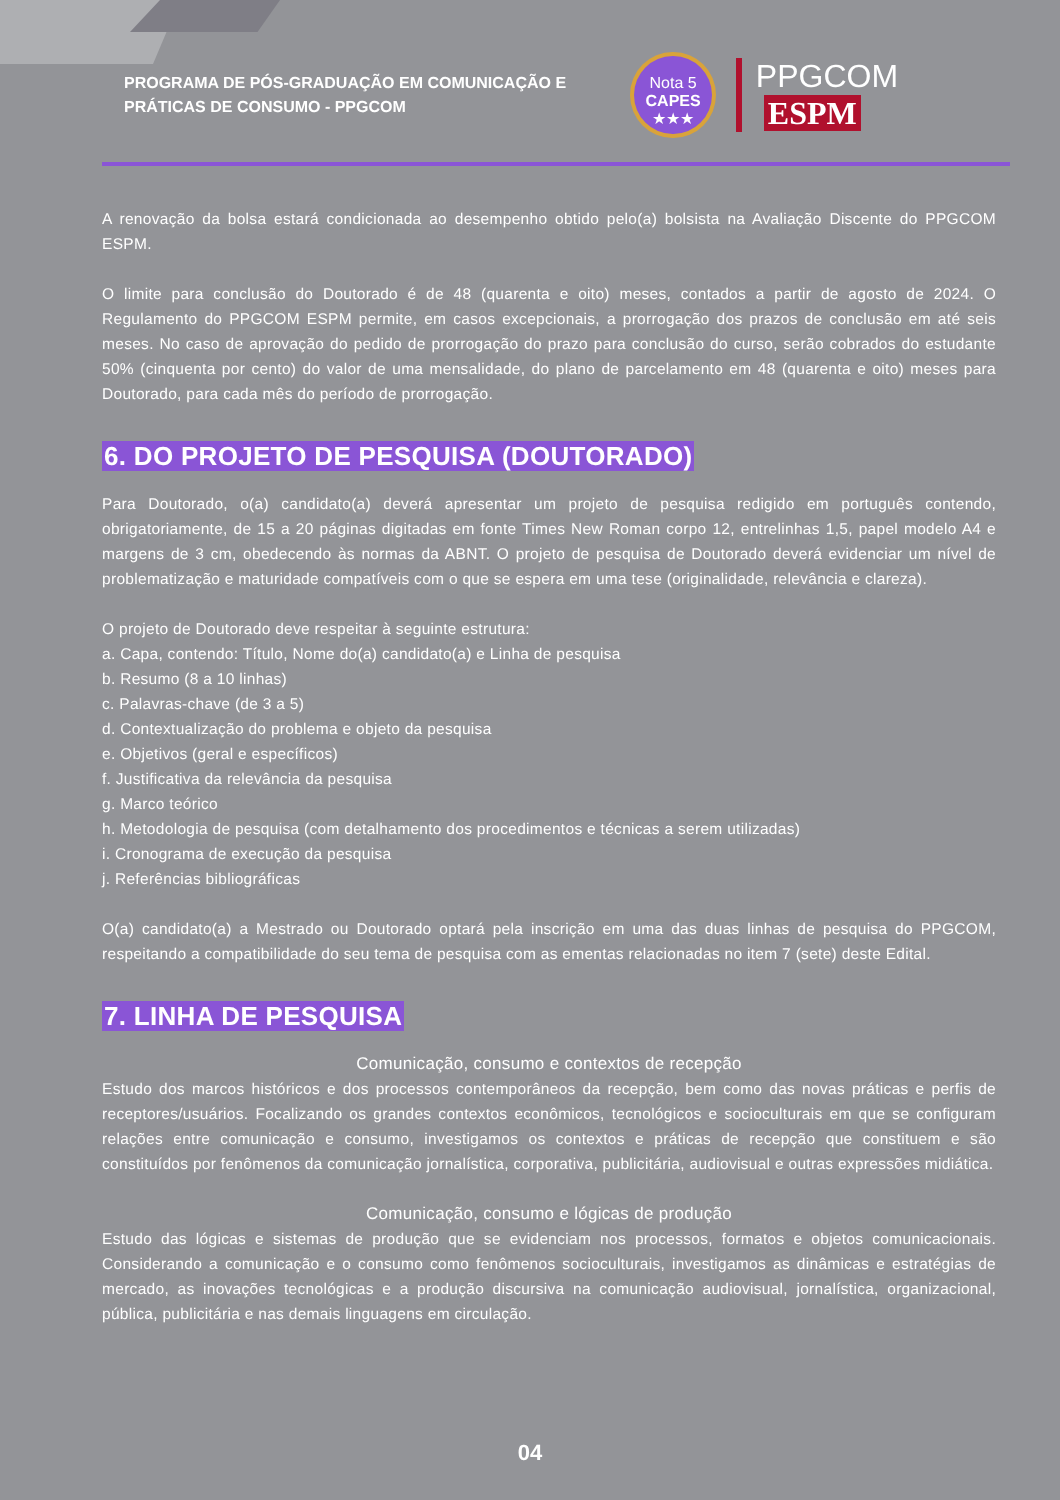PROGRAMA DE PÓS-GRADUAÇÃO EM COMUNICAÇÃO E PRÁTICAS DE CONSUMO - PPGCOM
Nota 5
CAPES
★★★
PPGCOM ESPM
A renovação da bolsa estará condicionada ao desempenho obtido pelo(a) bolsista na Avaliação Discente do PPGCOM ESPM.
O limite para conclusão do Doutorado é de 48 (quarenta e oito) meses, contados a partir de agosto de 2024. O Regulamento do PPGCOM ESPM permite, em casos excepcionais, a prorrogação dos prazos de conclusão em até seis meses. No caso de aprovação do pedido de prorrogação do prazo para conclusão do curso, serão cobrados do estudante 50% (cinquenta por cento) do valor de uma mensalidade, do plano de parcelamento em 48 (quarenta e oito) meses para Doutorado, para cada mês do período de prorrogação.
6. DO PROJETO DE PESQUISA (DOUTORADO)
Para Doutorado, o(a) candidato(a) deverá apresentar um projeto de pesquisa redigido em português contendo, obrigatoriamente, de 15 a 20 páginas digitadas em fonte Times New Roman corpo 12, entrelinhas 1,5, papel modelo A4 e margens de 3 cm, obedecendo às normas da ABNT. O projeto de pesquisa de Doutorado deverá evidenciar um nível de problematização e maturidade compatíveis com o que se espera em uma tese (originalidade, relevância e clareza).
O projeto de Doutorado deve respeitar à seguinte estrutura:
a. Capa, contendo: Título, Nome do(a) candidato(a) e Linha de pesquisa
b. Resumo (8 a 10 linhas)
c. Palavras-chave (de 3 a 5)
d. Contextualização do problema e objeto da pesquisa
e. Objetivos (geral e específicos)
f. Justificativa da relevância da pesquisa
g. Marco teórico
h. Metodologia de pesquisa (com detalhamento dos procedimentos e técnicas a serem utilizadas)
i. Cronograma de execução da pesquisa
j. Referências bibliográficas
O(a) candidato(a) a Mestrado ou Doutorado optará pela inscrição em uma das duas linhas de pesquisa do PPGCOM, respeitando a compatibilidade do seu tema de pesquisa com as ementas relacionadas no item 7 (sete) deste Edital.
7. LINHA DE PESQUISA
Comunicação, consumo e contextos de recepção
Estudo dos marcos históricos e dos processos contemporâneos da recepção, bem como das novas práticas e perfis de receptores/usuários. Focalizando os grandes contextos econômicos, tecnológicos e socioculturais em que se configuram relações entre comunicação e consumo, investigamos os contextos e práticas de recepção que constituem e são constituídos por fenômenos da comunicação jornalística, corporativa, publicitária, audiovisual e outras expressões midiática.
Comunicação, consumo e lógicas de produção
Estudo das lógicas e sistemas de produção que se evidenciam nos processos, formatos e objetos comunicacionais. Considerando a comunicação e o consumo como fenômenos socioculturais, investigamos as dinâmicas e estratégias de mercado, as inovações tecnológicas e a produção discursiva na comunicação audiovisual, jornalística, organizacional, pública, publicitária e nas demais linguagens em circulação.
04